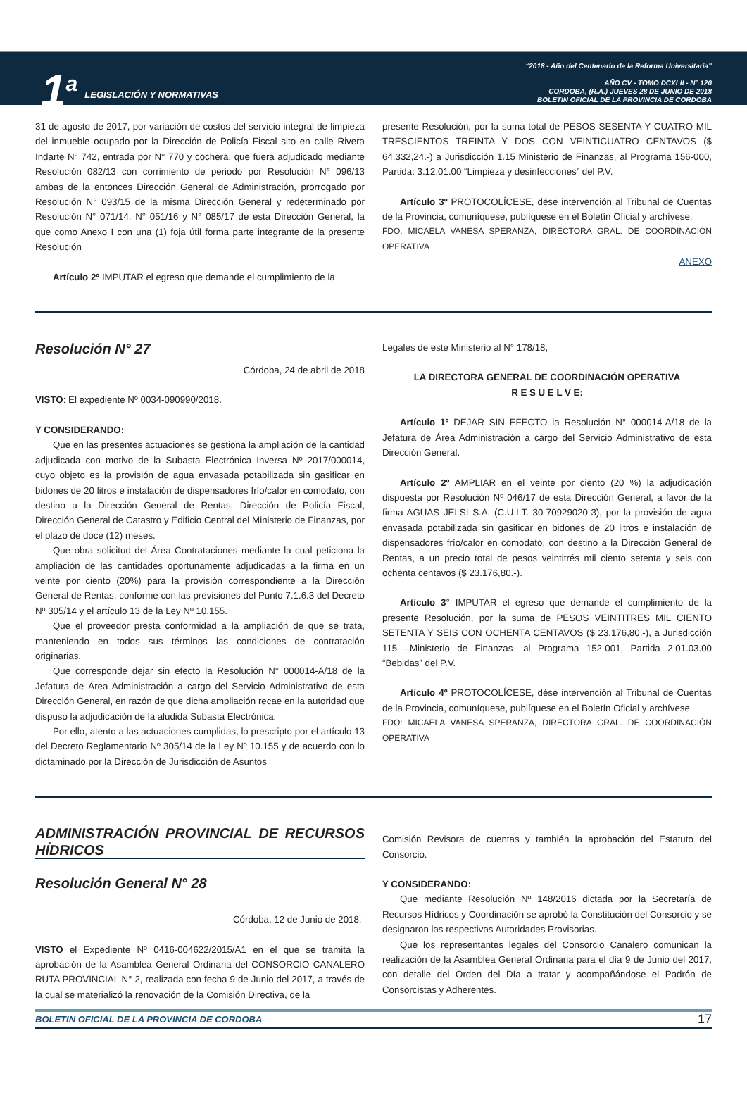1<sup>a</sup>
LEGISLACIÓN Y NORMATIVAS
“2018 - Año del Centenario de la Reforma Universitaria”
AÑO CV - TOMO DCXLII - N° 120
CORDOBA, (R.A.) JUEVES 28 DE JUNIO DE 2018
BOLETIN OFICIAL DE LA PROVINCIA DE CORDOBA
31 de agosto de 2017, por variación de costos del servicio integral de limpieza del inmueble ocupado por la Dirección de Policía Fiscal sito en calle Rivera Indarte N° 742, entrada por N° 770 y cochera, que fuera adjudicado mediante Resolución 082/13 con corrimiento de periodo por Resolución N° 096/13 ambas de la entonces Dirección General de Administración, prorrogado por Resolución N° 093/15 de la misma Dirección General y redeterminado por Resolución N° 071/14, N° 051/16 y N° 085/17 de esta Dirección General, la que como Anexo I con una (1) foja útil forma parte integrante de la presente Resolución
Artículo 2º IMPUTAR el egreso que demande el cumplimiento de la
presente Resolución, por la suma total de PESOS SESENTA Y CUATRO MIL TRESCIENTOS TREINTA Y DOS CON VEINTICUATRO CENTAVOS ($ 64.332,24.-) a Jurisdicción 1.15 Ministerio de Finanzas, al Programa 156-000, Partida: 3.12.01.00 “Limpieza y desinfecciones” del P.V.
Artículo 3º PROTOCOLÍCESE, dése intervención al Tribunal de Cuentas de la Provincia, comuníquese, publíquese en el Boletín Oficial y archívese.
FDO: MICAELA VANESA SPERANZA, DIRECTORA GRAL. DE COORDINACIÓN OPERATIVA
ANEXO
Resolución N° 27
Córdoba, 24 de abril de 2018
VISTO: El expediente Nº 0034-090990/2018.
Y CONSIDERANDO:
Que en las presentes actuaciones se gestiona la ampliación de la cantidad adjudicada con motivo de la Subasta Electrónica Inversa Nº 2017/000014, cuyo objeto es la provisión de agua envasada potabilizada sin gasificar en bidones de 20 litros e instalación de dispensadores frío/calor en comodato, con destino a la Dirección General de Rentas, Dirección de Policía Fiscal, Dirección General de Catastro y Edificio Central del Ministerio de Finanzas, por el plazo de doce (12) meses.
Que obra solicitud del Área Contrataciones mediante la cual peticiona la ampliación de las cantidades oportunamente adjudicadas a la firma en un veinte por ciento (20%) para la provisión correspondiente a la Dirección General de Rentas, conforme con las previsiones del Punto 7.1.6.3 del Decreto Nº 305/14 y el artículo 13 de la Ley Nº 10.155.
Que el proveedor presta conformidad a la ampliación de que se trata, manteniendo en todos sus términos las condiciones de contratación originarias.
Que corresponde dejar sin efecto la Resolución N° 000014-A/18 de la Jefatura de Área Administración a cargo del Servicio Administrativo de esta Dirección General, en razón de que dicha ampliación recae en la autoridad que dispuso la adjudicación de la aludida Subasta Electrónica.
Por ello, atento a las actuaciones cumplidas, lo prescripto por el artículo 13 del Decreto Reglamentario Nº 305/14 de la Ley Nº 10.155 y de acuerdo con lo dictaminado por la Dirección de Jurisdicción de Asuntos
Legales de este Ministerio al N° 178/18,
LA DIRECTORA GENERAL DE COORDINACIÓN OPERATIVA
R E S U E L V E:
Artículo 1º DEJAR SIN EFECTO la Resolución N° 000014-A/18 de la Jefatura de Área Administración a cargo del Servicio Administrativo de esta Dirección General.
Artículo 2º AMPLIAR en el veinte por ciento (20 %) la adjudicación dispuesta por Resolución Nº 046/17 de esta Dirección General, a favor de la firma AGUAS JELSI S.A. (C.U.I.T. 30-70929020-3), por la provisión de agua envasada potabilizada sin gasificar en bidones de 20 litros e instalación de dispensadores frío/calor en comodato, con destino a la Dirección General de Rentas, a un precio total de pesos veintitrés mil ciento setenta y seis con ochenta centavos ($ 23.176,80.-).
Artículo 3° IMPUTAR el egreso que demande el cumplimiento de la presente Resolución, por la suma de PESOS VEINTITRES MIL CIENTO SETENTA Y SEIS CON OCHENTA CENTAVOS ($ 23.176,80.-), a Jurisdicción 115 –Ministerio de Finanzas- al Programa 152-001, Partida 2.01.03.00 “Bebidas” del P.V.
Artículo 4º PROTOCOLÍCESE, dése intervención al Tribunal de Cuentas de la Provincia, comuníquese, publíquese en el Boletín Oficial y archívese.
FDO: MICAELA VANESA SPERANZA, DIRECTORA GRAL. DE COORDINACIÓN OPERATIVA
ADMINISTRACIÓN PROVINCIAL DE RECURSOS HÍDRICOS
Resolución General N° 28
Córdoba, 12 de Junio de 2018.-
VISTO el Expediente Nº 0416-004622/2015/A1 en el que se tramita la aprobación de la Asamblea General Ordinaria del CONSORCIO CANALERO RUTA PROVINCIAL N° 2, realizada con fecha 9 de Junio del 2017, a través de la cual se materializó la renovación de la Comisión Directiva, de la
Comisión Revisora de cuentas y también la aprobación del Estatuto del Consorcio.
Y CONSIDERANDO:
Que mediante Resolución Nº 148/2016 dictada por la Secretaría de Recursos Hídricos y Coordinación se aprobó la Constitución del Consorcio y se designaron las respectivas Autoridades Provisorias.
Que los representantes legales del Consorcio Canalero comunican la realización de la Asamblea General Ordinaria para el día 9 de Junio del 2017, con detalle del Orden del Día a tratar y acompañándose el Padrón de Consorcistas y Adherentes.
BOLETIN OFICIAL DE LA PROVINCIA DE CORDOBA 17